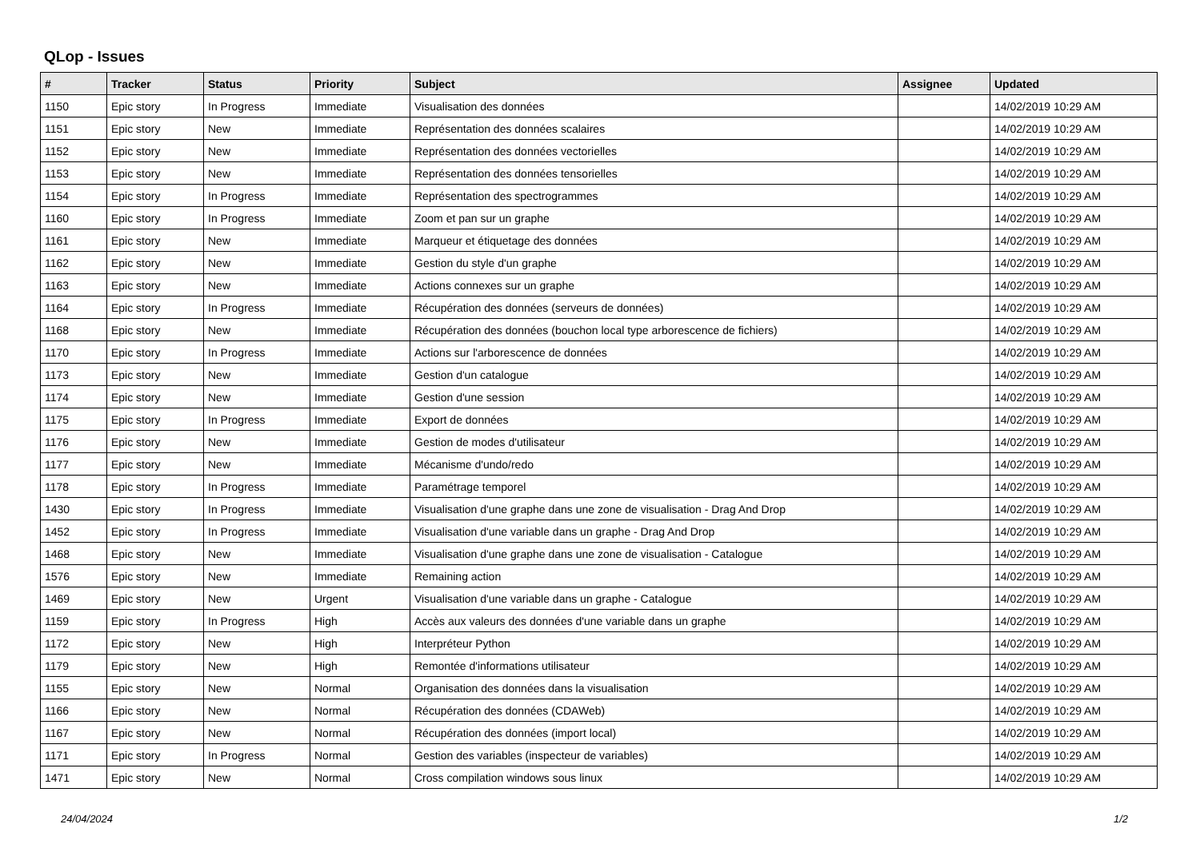QLop - Issues
| # | Tracker | Status | Priority | Subject | Assignee | Updated |
| --- | --- | --- | --- | --- | --- | --- |
| 1150 | Epic story | In Progress | Immediate | Visualisation des données | | 14/02/2019 10:29 AM |
| 1151 | Epic story | New | Immediate | Représentation des données scalaires | | 14/02/2019 10:29 AM |
| 1152 | Epic story | New | Immediate | Représentation des données vectorielles | | 14/02/2019 10:29 AM |
| 1153 | Epic story | New | Immediate | Représentation des données tensorielles | | 14/02/2019 10:29 AM |
| 1154 | Epic story | In Progress | Immediate | Représentation des spectrogrammes | | 14/02/2019 10:29 AM |
| 1160 | Epic story | In Progress | Immediate | Zoom et pan sur un graphe | | 14/02/2019 10:29 AM |
| 1161 | Epic story | New | Immediate | Marqueur et étiquetage des données | | 14/02/2019 10:29 AM |
| 1162 | Epic story | New | Immediate | Gestion du style d'un graphe | | 14/02/2019 10:29 AM |
| 1163 | Epic story | New | Immediate | Actions connexes sur un graphe | | 14/02/2019 10:29 AM |
| 1164 | Epic story | In Progress | Immediate | Récupération des données (serveurs de données) | | 14/02/2019 10:29 AM |
| 1168 | Epic story | New | Immediate | Récupération des données (bouchon local type arborescence de fichiers) | | 14/02/2019 10:29 AM |
| 1170 | Epic story | In Progress | Immediate | Actions sur l'arborescence de données | | 14/02/2019 10:29 AM |
| 1173 | Epic story | New | Immediate | Gestion d'un catalogue | | 14/02/2019 10:29 AM |
| 1174 | Epic story | New | Immediate | Gestion d'une session | | 14/02/2019 10:29 AM |
| 1175 | Epic story | In Progress | Immediate | Export de données | | 14/02/2019 10:29 AM |
| 1176 | Epic story | New | Immediate | Gestion de modes d'utilisateur | | 14/02/2019 10:29 AM |
| 1177 | Epic story | New | Immediate | Mécanisme d'undo/redo | | 14/02/2019 10:29 AM |
| 1178 | Epic story | In Progress | Immediate | Paramétrage temporel | | 14/02/2019 10:29 AM |
| 1430 | Epic story | In Progress | Immediate | Visualisation d'une graphe dans une zone de visualisation - Drag And Drop | | 14/02/2019 10:29 AM |
| 1452 | Epic story | In Progress | Immediate | Visualisation d'une variable dans un graphe - Drag And Drop | | 14/02/2019 10:29 AM |
| 1468 | Epic story | New | Immediate | Visualisation d'une graphe dans une zone de visualisation - Catalogue | | 14/02/2019 10:29 AM |
| 1576 | Epic story | New | Immediate | Remaining action | | 14/02/2019 10:29 AM |
| 1469 | Epic story | New | Urgent | Visualisation d'une variable dans un graphe - Catalogue | | 14/02/2019 10:29 AM |
| 1159 | Epic story | In Progress | High | Accès aux valeurs des données d'une variable dans un graphe | | 14/02/2019 10:29 AM |
| 1172 | Epic story | New | High | Interpréteur Python | | 14/02/2019 10:29 AM |
| 1179 | Epic story | New | High | Remontée d'informations utilisateur | | 14/02/2019 10:29 AM |
| 1155 | Epic story | New | Normal | Organisation des données dans la visualisation | | 14/02/2019 10:29 AM |
| 1166 | Epic story | New | Normal | Récupération des données (CDAWeb) | | 14/02/2019 10:29 AM |
| 1167 | Epic story | New | Normal | Récupération des données (import local) | | 14/02/2019 10:29 AM |
| 1171 | Epic story | In Progress | Normal | Gestion des variables (inspecteur de variables) | | 14/02/2019 10:29 AM |
| 1471 | Epic story | New | Normal | Cross compilation windows sous linux | | 14/02/2019 10:29 AM |
24/04/2024 1/2